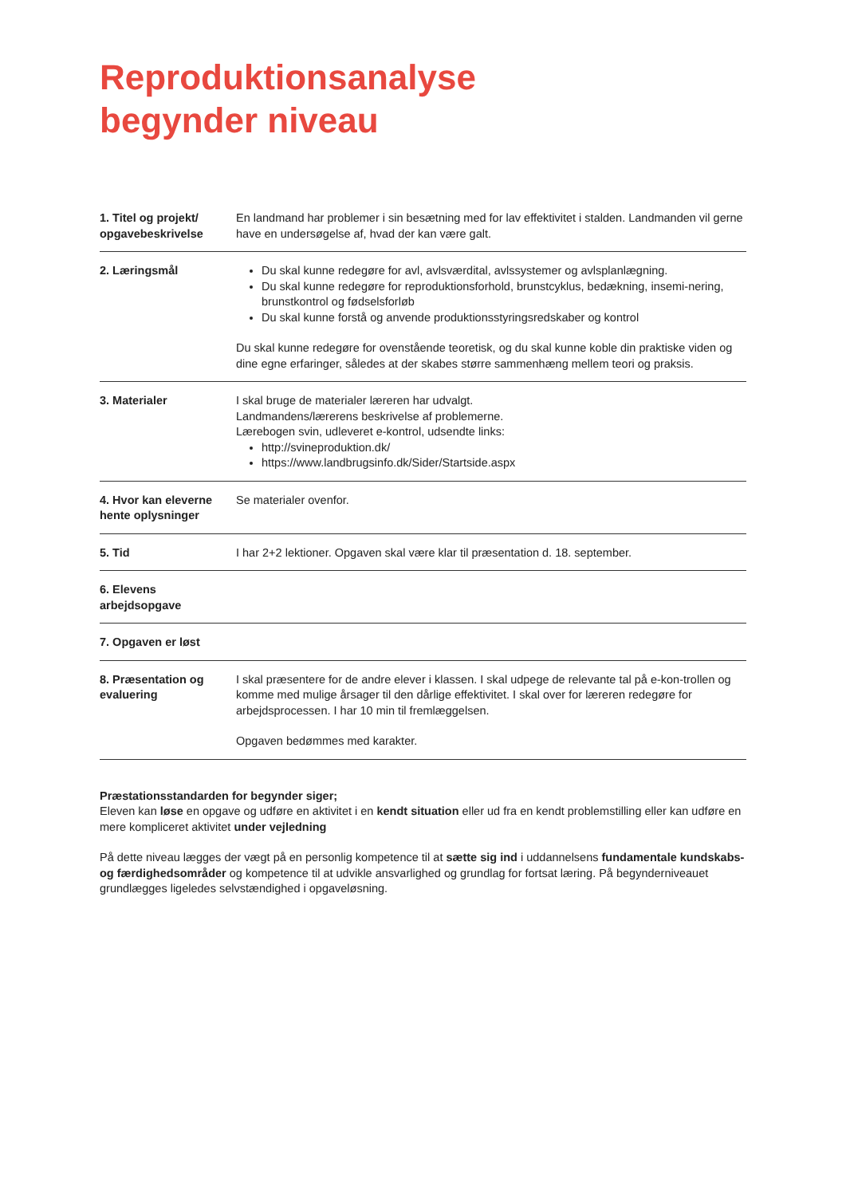Reproduktionsanalyse
begynder niveau
| 1. Titel og projekt/ opgavebeskrivelse | En landmand har problemer i sin besætning med for lav effektivitet i stalden. Landmanden vil gerne have en undersøgelse af, hvad der kan være galt. |
| 2. Læringsmål | Du skal kunne redegøre for avl, avlsværdital, avlssystemer og avlsplanlægning. Du skal kunne redegøre for reproduktionsforhold, brunstcyklus, bedækning, insemi-nering, brunstkontrol og fødselsforløb Du skal kunne forstå og anvende produktionsstyringsredskaber og kontrol Du skal kunne redegøre for ovenstående teoretisk, og du skal kunne koble din praktiske viden og dine egne erfaringer, således at der skabes større sammenhæng mellem teori og praksis. |
| 3. Materialer | I skal bruge de materialer læreren har udvalgt. Landmandens/lærerens beskrivelse af problemerne. Lærebogen svin, udleveret e-kontrol, udsendte links: http://svineproduktion.dk/ https://www.landbrugsinfo.dk/Sider/Startside.aspx |
| 4. Hvor kan eleverne hente oplysninger | Se materialer ovenfor. |
| 5. Tid | I har 2+2 lektioner. Opgaven skal være klar til præsentation d. 18. september. |
| 6. Elevens arbejdsopgave | |
| 7. Opgaven er løst | |
| 8. Præsentation og evaluering | I skal præsentere for de andre elever i klassen. I skal udpege de relevante tal på e-kon-trollen og komme med mulige årsager til den dårlige effektivitet. I skal over for læreren redegøre for arbejdsprocessen. I har 10 min til fremlæggelsen. Opgaven bedømmes med karakter. |
Præstationsstandarden for begynder siger;
Eleven kan løse en opgave og udføre en aktivitet i en kendt situation eller ud fra en kendt problemstilling eller kan udføre en mere kompliceret aktivitet under vejledning
På dette niveau lægges der vægt på en personlig kompetence til at sætte sig ind i uddannelsens fundamentale kundskabs- og færdighedsområder og kompetence til at udvikle ansvarlighed og grundlag for fortsat læring. På begynderniveauet grundlægges ligeledes selvstændighed i opgaveløsning.